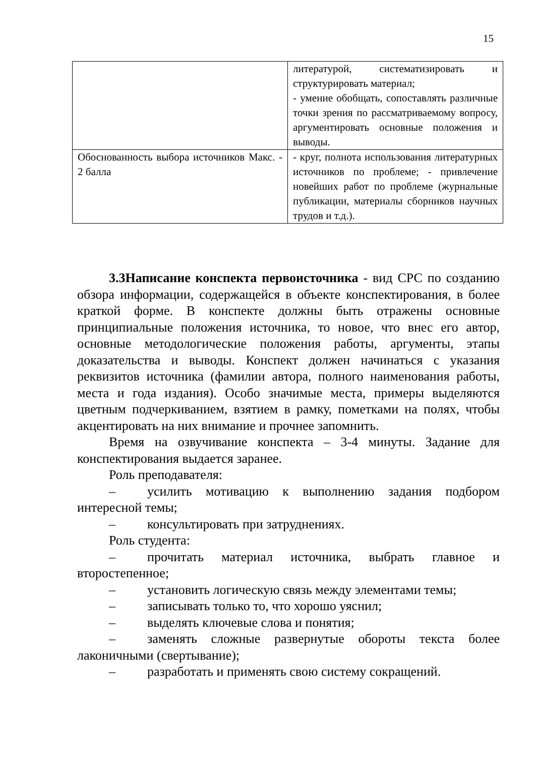15
| | литературой, систематизировать и структурировать материал; - умение обобщать, сопоставлять различные точки зрения по рассматриваемому вопросу, аргументировать основные положения и выводы. |
| Обоснованность выбора источников Макс. - 2 балла | - круг, полнота использования литературных источников по проблеме; - привлечение новейших работ по проблеме (журнальные публикации, материалы сборников научных трудов и т.д.). |
3.3Написание конспекта первоисточника - вид СРС по созданию обзора информации, содержащейся в объекте конспектирования, в более краткой форме. В конспекте должны быть отражены основные принципиальные положения источника, то новое, что внес его автор, основные методологические положения работы, аргументы, этапы доказательства и выводы. Конспект должен начинаться с указания реквизитов источника (фамилии автора, полного наименования работы, места и года издания). Особо значимые места, примеры выделяются цветным подчеркиванием, взятием в рамку, пометками на полях, чтобы акцентировать на них внимание и прочнее запомнить.
Время на озвучивание конспекта – 3-4 минуты. Задание для конспектирования выдается заранее.
Роль преподавателя:
– усилить мотивацию к выполнению задания подбором интересной темы;
– консультировать при затруднениях.
Роль студента:
– прочитать материал источника, выбрать главное и второстепенное;
– установить логическую связь между элементами темы;
– записывать только то, что хорошо уяснил;
– выделять ключевые слова и понятия;
– заменять сложные развернутые обороты текста более лаконичными (свертывание);
– разработать и применять свою систему сокращений.